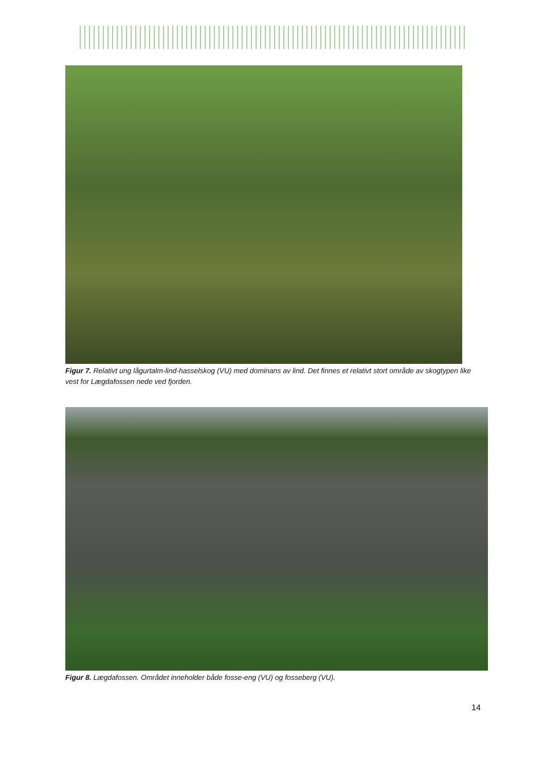Figur 7. Relativt ung lågurtalm-lind-hasselskog (VU) med dominans av lind. Det finnes et relativt stort område av skogtypen like vest for Lægdafossen nede ved fjorden.
Figur 8. Lægdafossen. Området inneholder både fosse-eng (VU) og fosseberg (VU).
14